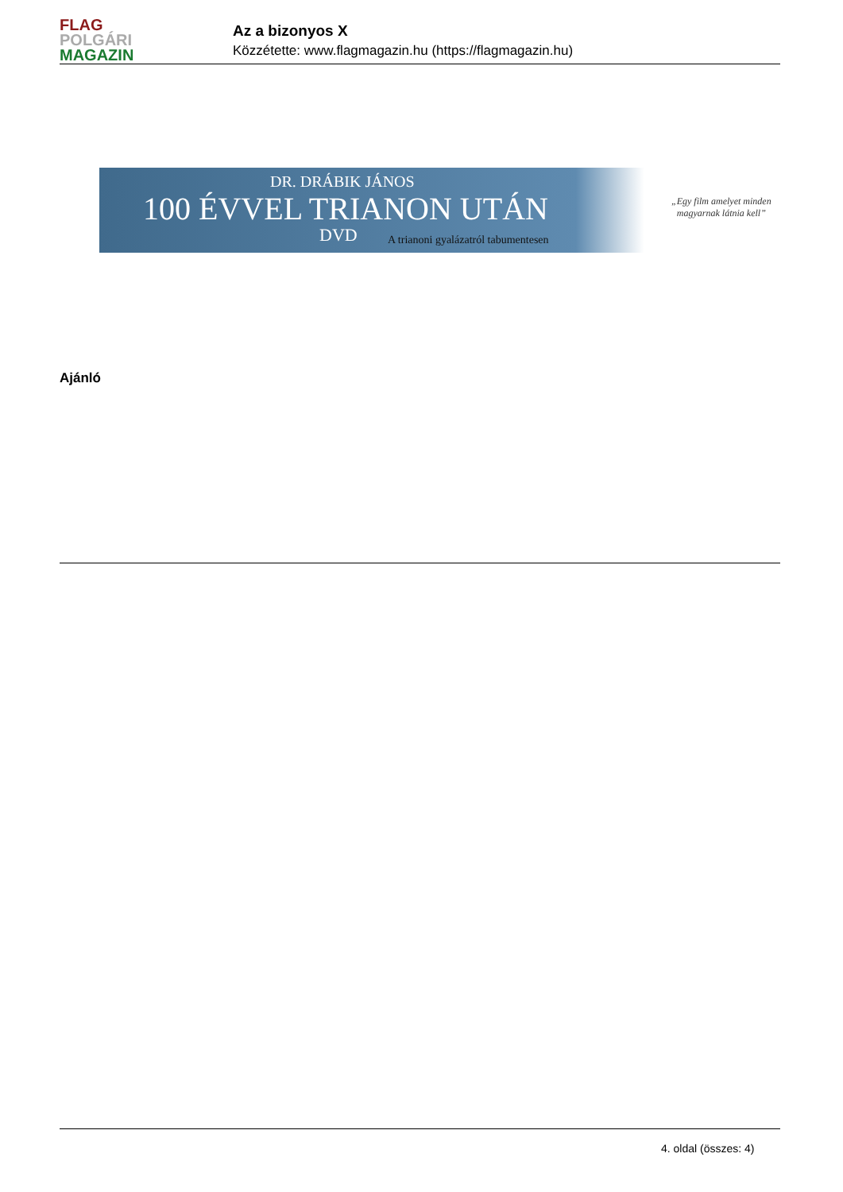FLAG
POLGÁRI
MAGAZIN
Az a bizonyos X
Közzétette: www.flagmagazin.hu (https://flagmagazin.hu)
DR. DRÁBIK JÁNOS
100 ÉVVEL TRIANON UTÁN
DVD
A trianoni gyalázatról tabumentesen
„Egy film amelyet minden
magyarnak látnia kell”
Ajánló
4. oldal (összes: 4)